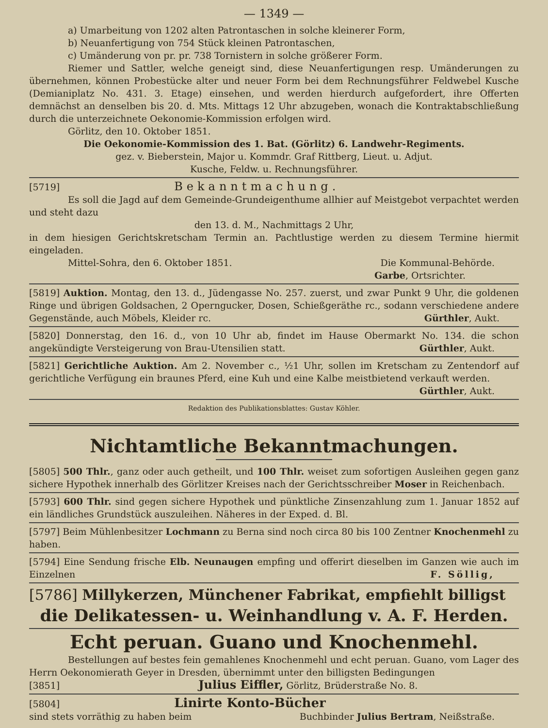— 1349 —
a) Umarbeitung von 1202 alten Patrontaschen in solche kleinerer Form,
b) Neuanfertigung von 754 Stück kleinen Patrontaschen,
c) Umänderung von pr. pr. 738 Tornistern in solche größerer Form.
Riemer und Sattler, welche geneigt sind, diese Neuanfertigungen resp. Umänderungen zu übernehmen, können Probestücke alter und neuer Form bei dem Rechnungsführer Feldwebel Kusche (Demianiplatz No. 431. 3. Etage) einsehen, und werden hierdurch aufgefordert, ihre Offerten demnächst an denselben bis 20. d. Mts. Mittags 12 Uhr abzugeben, wonach die Kontraktabschließung durch die unterzeichnete Oekonomie-Kommission erfolgen wird.
Görlitz, den 10. Oktober 1851.
Die Oekonomie-Kommission des 1. Bat. (Görlitz) 6. Landwehr-Regiments.
gez. v. Bieberstein, Major u. Kommdr. Graf Rittberg, Lieut. u. Adjut.
Kusche, Feldw. u. Rechnungsführer.
[5719] Bekanntmachung.
Es soll die Jagd auf dem Gemeinde-Grundeigenthume allhier auf Meistgebot verpachtet werden und steht dazu
den 13. d. M., Nachmittags 2 Uhr,
in dem hiesigen Gerichtskretscham Termin an. Pachtlustige werden zu diesem Termine hiermit eingeladen.
Mittel-Sohra, den 6. Oktober 1851. Die Kommunal-Behörde.
Garbe, Ortsrichter.
[5819] Auktion. Montag, den 13. d., Jüdengasse No. 257. zuerst, und zwar Punkt 9 Uhr, die goldenen Ringe und übrigen Goldsachen, 2 Operngucker, Dosen, Schießgeräthe rc., sodann verschiedene andere Gegenstände, auch Möbels, Kleider rc. Gürthler, Aukt.
[5820] Donnerstag, den 16. d., von 10 Uhr ab, findet im Hause Obermarkt No. 134. die schon angekündigte Versteigerung von Brau-Utensilien statt. Gürthler, Aukt.
[5821] Gerichtliche Auktion. Am 2. November c., ½1 Uhr, sollen im Kretscham zu Zentendorf auf gerichtliche Verfügung ein braunes Pferd, eine Kuh und eine Kalbe meistbietend verkauft werden.
Gürthler, Aukt.
Redaktion des Publikationsblattes: Gustav Köhler.
Nichtamtliche Bekanntmachungen.
[5805] 500 Thlr., ganz oder auch getheilt, und 100 Thlr. weiset zum sofortigen Ausleihen gegen ganz sichere Hypothek innerhalb des Görlitzer Kreises nach der Gerichtsschreiber Moser in Reichenbach.
[5793] 600 Thlr. sind gegen sichere Hypothek und pünktliche Zinsenzahlung zum 1. Januar 1852 auf ein ländliches Grundstück auszuleihen. Näheres in der Exped. d. Bl.
[5797] Beim Mühlenbesitzer Lochmann zu Berna sind noch circa 80 bis 100 Zentner Knochenmehl zu haben.
[5794] Eine Sendung frische Elb. Neunaugen empfing und offerirt dieselben im Ganzen wie auch im Einzelnen F. Söllig,
[5786] Millykerzen, Münchener Fabrikat, empfiehlt billigst
die Delikatessen- u. Weinhandlung v. A. F. Herden.
Echt peruan. Guano und Knochenmehl.
Bestellungen auf bestes fein gemahlenes Knochenmehl und echt peruan. Guano, vom Lager des Herrn Oekonomierath Geyer in Dresden, übernimmt unter den billigsten Bedingungen
[3851] Julius Eiffler, Görlitz, Brüderstraße No. 8.
[5804] Linirte Konto-Bücher
sind stets vorräthig zu haben beim Buchbinder Julius Bertram, Neißstraße.